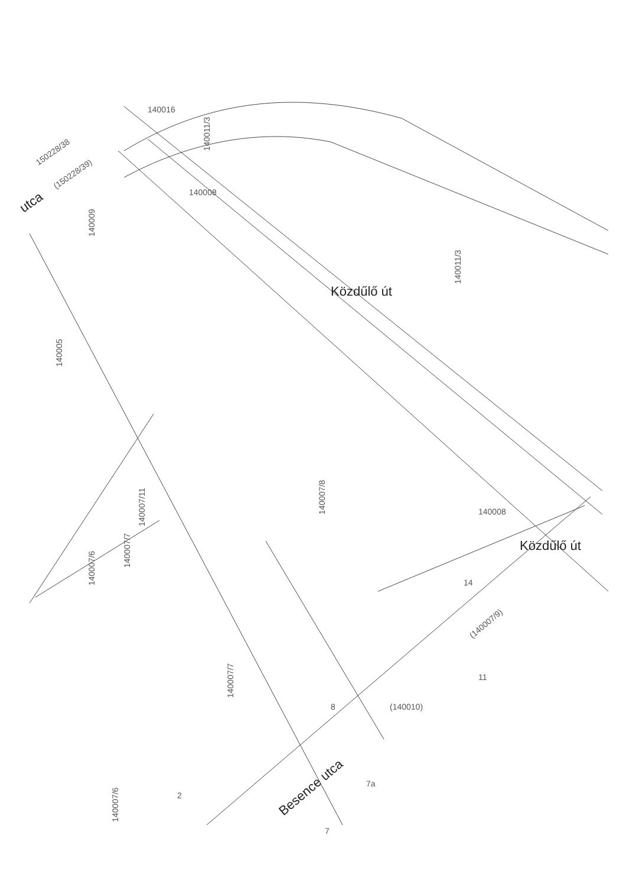140016
150228/38
(150228/39)
140009
140005
140011/3
140011/3
140007/8
140007/11
140007/7
140007/6
140007/7
140007/6
(140007/9)
(140010)
140008
140008
8
14
11
2
7a
7
Besence utca
utca
Közdűlő út
Közdűlő út